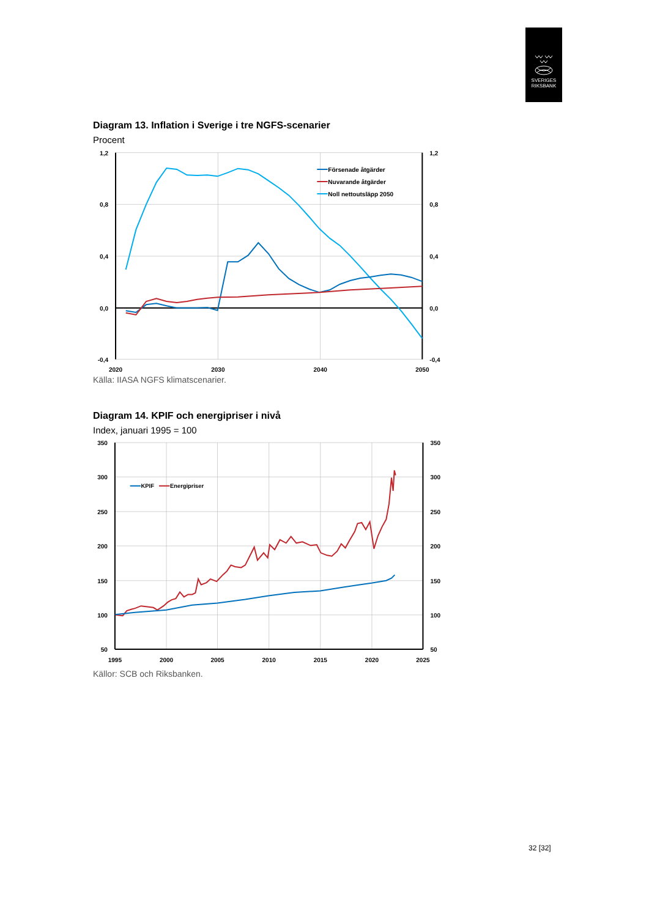SVERIGES
RIKSBANK
Diagram 13. Inflation i Sverige i tre NGFS-scenarier
Procent
Försenade åtgärder
Nuvarande åtgärder
Noll nettoutsläpp 2050
1,2
0,8
0,4
0,0
-0,4
1,2
0,8
0,4
0,0
-0,4
2020
2030
2040
2050
Källa: IIASA NGFS klimatscenarier.
Diagram 14. KPIF och energipriser i nivå
Index, januari 1995 = 100
KPIF
Energipriser
350
300
250
200
150
100
50
350
300
250
200
150
100
50
1995
2000
2005
2010
2015
2020
2025
Källor: SCB och Riksbanken.
32 [32]